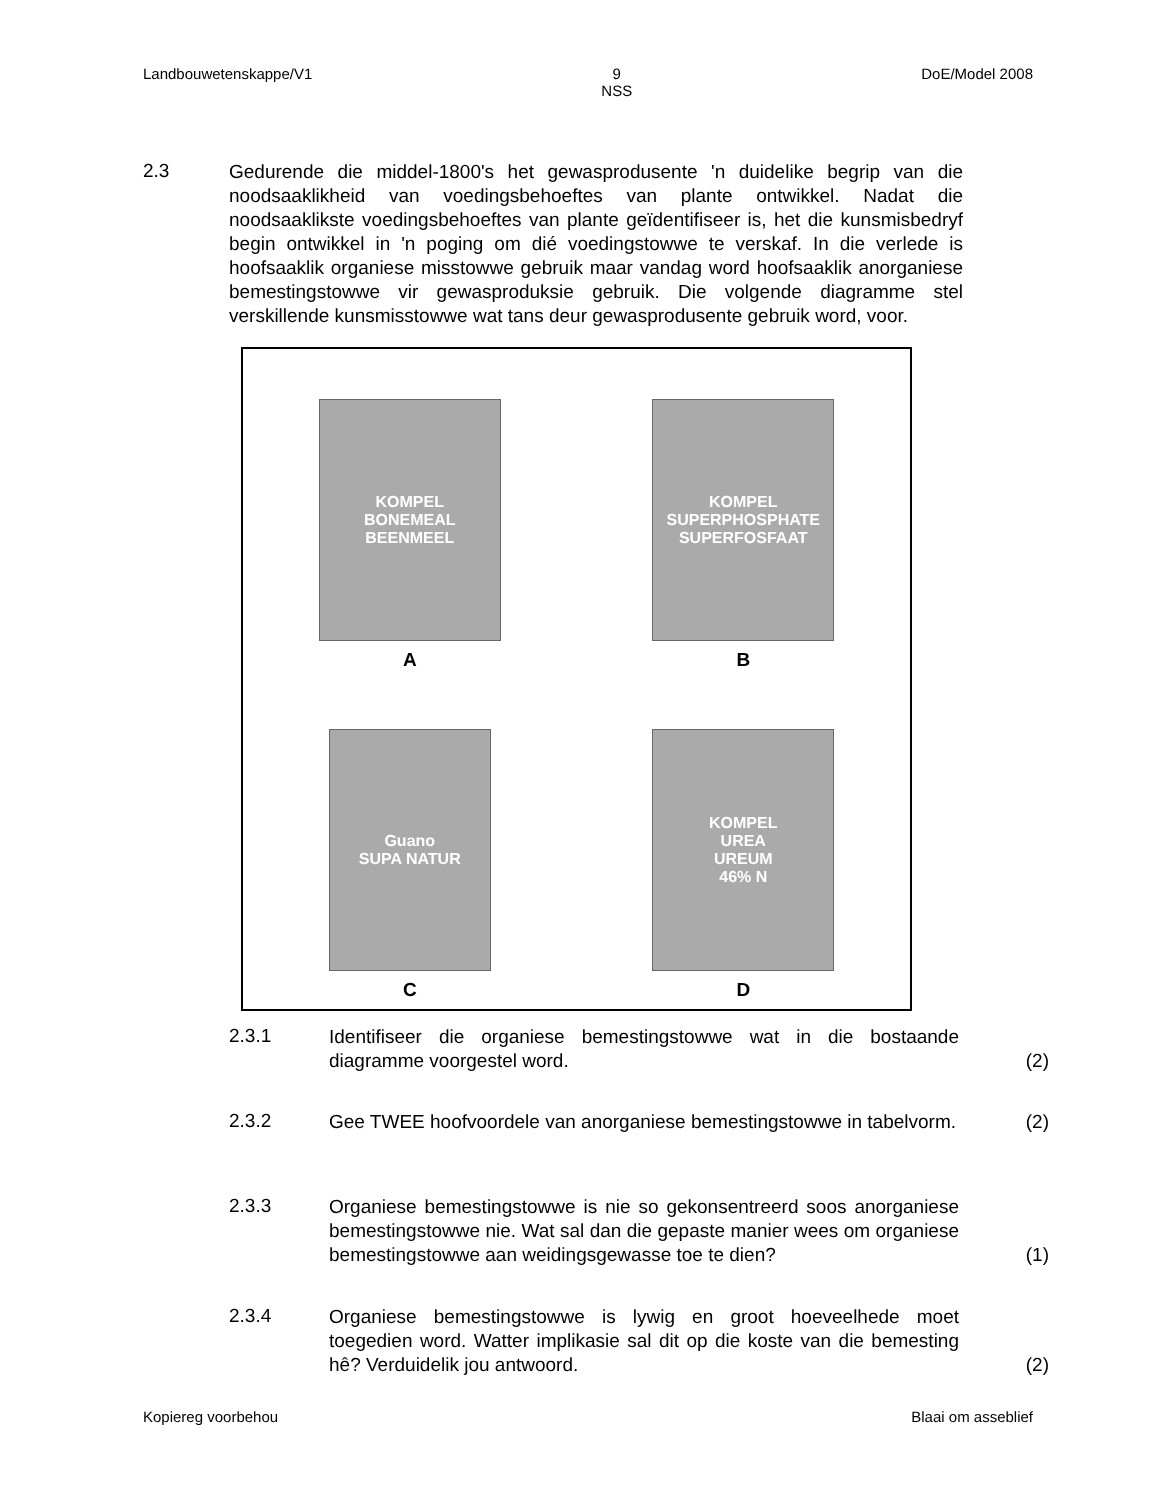Landbouwetenskappe/V1 9
NSS DoE/Model 2008
2.3
Gedurende die middel-1800's het gewasprodusente 'n duidelike begrip van die noodsaaklikheid van voedingsbehoeftes van plante ontwikkel. Nadat die noodsaaklikste voedingsbehoeftes van plante geïdentifiseer is, het die kunsmisbedryf begin ontwikkel in 'n poging om dié voedingstowwe te verskaf. In die verlede is hoofsaaklik organiese misstowwe gebruik maar vandag word hoofsaaklik anorganiese bemestingstowwe vir gewasproduksie gebruik. Die volgende diagramme stel verskillende kunsmisstowwe wat tans deur gewasprodusente gebruik word, voor.
KOMPEL
BONEMEAL
BEENMEEL
A
KOMPEL
SUPERPHOSPHATE
SUPERFOSFAAT
B
Guano
SUPA NATUR
C
KOMPEL
UREA
UREUM
46% N
D
2.3.1
Identifiseer die organiese bemestingstowwe wat in die bostaande diagramme voorgestel word.
(2)
2.3.2
Gee TWEE hoofvoordele van anorganiese bemestingstowwe in tabelvorm.
(2)
2.3.3
Organiese bemestingstowwe is nie so gekonsentreerd soos anorganiese bemestingstowwe nie. Wat sal dan die gepaste manier wees om organiese bemestingstowwe aan weidingsgewasse toe te dien?
(1)
2.3.4
Organiese bemestingstowwe is lywig en groot hoeveelhede moet toegedien word. Watter implikasie sal dit op die koste van die bemesting hê? Verduidelik jou antwoord.
(2)
Kopiereg voorbehou Blaai om asseblief